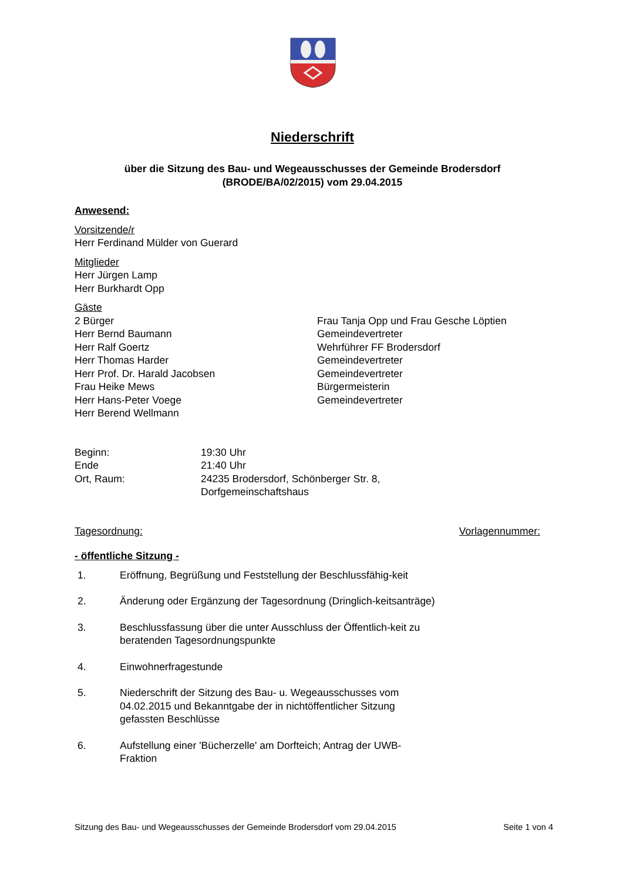Niederschrift
über die Sitzung des Bau- und Wegeausschusses der Gemeinde Brodersdorf
(BRODE/BA/02/2015) vom 29.04.2015
Anwesend:
Vorsitzende/r
Herr Ferdinand Mülder von Guerard
Mitglieder
Herr Jürgen Lamp
Herr Burkhardt Opp
Gäste
2 Bürger Frau Tanja Opp und Frau Gesche Löptien
Herr Bernd Baumann Gemeindevertreter
Herr Ralf Goertz Wehrführer FF Brodersdorf
Herr Thomas Harder Gemeindevertreter
Herr Prof. Dr. Harald Jacobsen Gemeindevertreter
Frau Heike Mews Bürgermeisterin
Herr Hans-Peter Voege Gemeindevertreter
Herr Berend Wellmann
Beginn: 19:30 Uhr
Ende 21:40 Uhr
Ort, Raum: 24235 Brodersdorf, Schönberger Str. 8,
Dorfgemeinschaftshaus
Tagesordnung: Vorlagennummer:
- öffentliche Sitzung -
1. Eröffnung, Begrüßung und Feststellung der Beschlussfähig-keit
2. Änderung oder Ergänzung der Tagesordnung (Dringlich-keitsanträge)
3. Beschlussfassung über die unter Ausschluss der Öffentlich-keit zu beratenden Tagesordnungspunkte
4. Einwohnerfragestunde
5. Niederschrift der Sitzung des Bau- u. Wegeausschusses vom 04.02.2015 und Bekanntgabe der in nichtöffentlicher Sitzung gefassten Beschlüsse
6. Aufstellung einer 'Bücherzelle' am Dorfteich; Antrag der UWB-Fraktion
Sitzung des Bau- und Wegeausschusses der Gemeinde Brodersdorf vom 29.04.2015 Seite 1 von 4